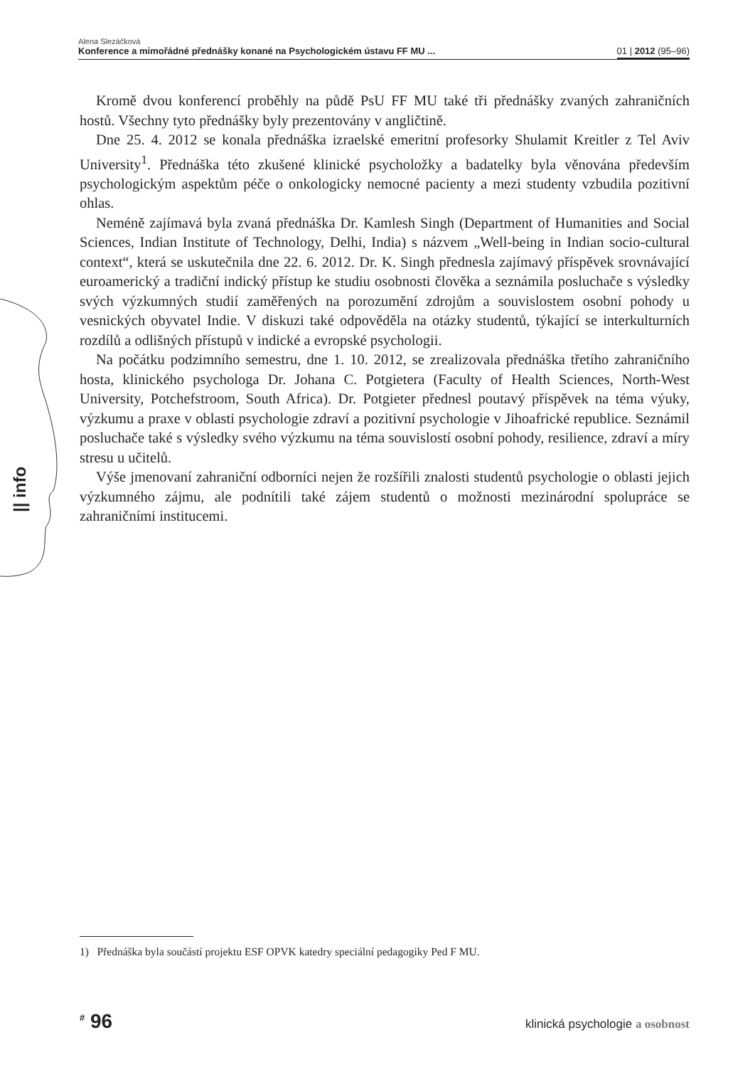|| info
Alena Slezáčková
Konference a mimořádné přednášky konané na Psychologickém ústavu FF MU ... 01 | 2012 (95–96)
Kromě dvou konferencí proběhly na půdě PsU FF MU také tři přednášky zvaných zahraničních hostů. Všechny tyto přednášky byly prezentovány v angličtině.
Dne 25. 4. 2012 se konala přednáška izraelské emeritní profesorky Shulamit Kreitler z Tel Aviv University<sup>1</sup>. Přednáška této zkušené klinické psycholožky a badatelky byla věnována především psychologickým aspektům péče o onkologicky nemocné pacienty a mezi studenty vzbudila pozitivní ohlas.
Neméně zajímavá byla zvaná přednáška Dr. Kamlesh Singh (Department of Humanities and Social Sciences, Indian Institute of Technology, Delhi, India) s názvem „Well-being in Indian socio-cultural context“, která se uskutečnila dne 22. 6. 2012. Dr. K. Singh přednesla zajímavý příspěvek srovnávající euroamerický a tradiční indický přístup ke studiu osobnosti člověka a seznámila posluchače s výsledky svých výzkumných studií zaměřených na porozumění zdrojům a souvislostem osobní pohody u vesnických obyvatel Indie. V diskuzi také odpověděla na otázky studentů, týkající se interkulturních rozdílů a odlišných přístupů v indické a evropské psychologii.
Na počátku podzimního semestru, dne 1. 10. 2012, se zrealizovala přednáška třetího zahraničního hosta, klinického psychologa Dr. Johana C. Potgietera (Faculty of Health Sciences, North-West University, Potchefstroom, South Africa). Dr. Potgieter přednesl poutavý příspěvek na téma výuky, výzkumu a praxe v oblasti psychologie zdraví a pozitivní psychologie v Jihoafrické republice. Seznámil posluchače také s výsledky svého výzkumu na téma souvislostí osobní pohody, resilience, zdraví a míry stresu u učitelů.
Výše jmenovaní zahraniční odborníci nejen že rozšířili znalosti studentů psychologie o oblasti jejich výzkumného zájmu, ale podnítili také zájem studentů o možnosti mezinárodní spolupráce se zahraničními institucemi.
1) Přednáška byla součástí projektu ESF OPVK katedry speciální pedagogiky Ped F MU.
<sup>#</sup> 96 klinická psychologie a osobnost